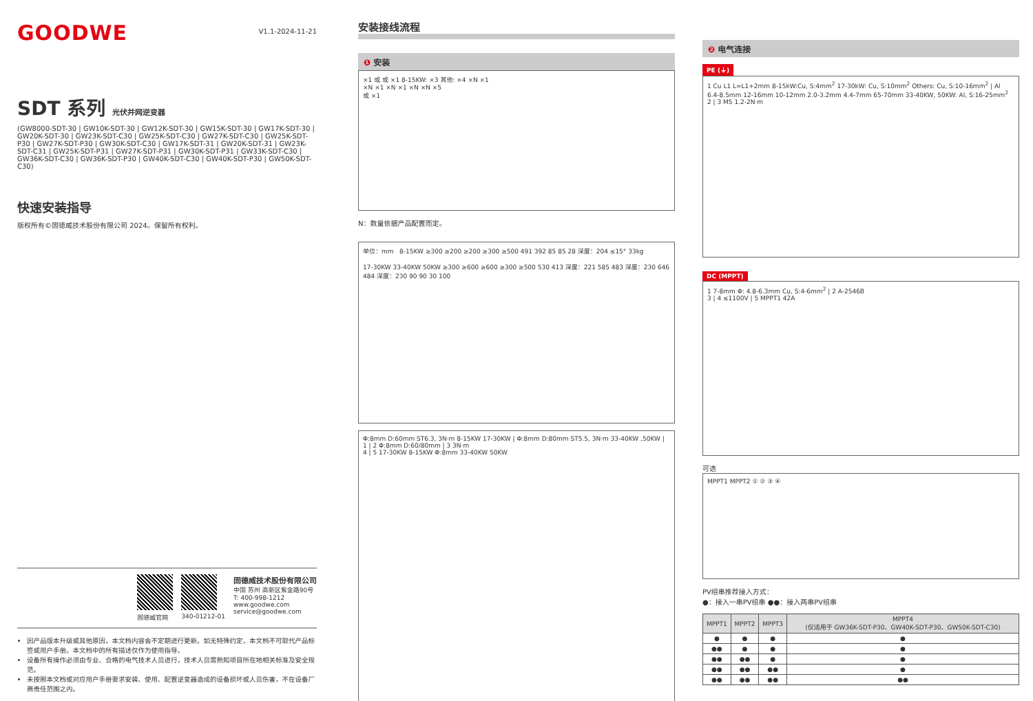GOODWE V1.1-2024-11-21
SDT 系列 光伏并网逆变器
(GW8000-SDT-30 | GW10K-SDT-30 | GW12K-SDT-30 | GW15K-SDT-30 | GW17K-SDT-30 | GW20K-SDT-30 | GW23K-SDT-C30 | GW25K-SDT-C30 | GW27K-SDT-C30 | GW25K-SDT-P30 | GW27K-SDT-P30 | GW30K-SDT-C30 | GW17K-SDT-31 | GW20K-SDT-31 | GW23K-SDT-C31 | GW25K-SDT-P31 | GW27K-SDT-P31 | GW30K-SDT-P31 | GW33K-SDT-C30 | GW36K-SDT-C30 | GW36K-SDT-P30 | GW40K-SDT-C30 | GW40K-SDT-P30 | GW50K-SDT-C30)
快速安装指导
版权所有©固德威技术股份有限公司 2024。保留所有权利。
固德威官网 340-01212-01
固德威技术股份有限公司
中国 苏州 高新区紫金路90号
T: 400-998-1212
www.goodwe.com
service@goodwe.com
因产品版本升级或其他原因，本文档内容会不定期进行更新。如无特殊约定，本文档不可取代产品标签或用户手册。本文档中的所有描述仅作为使用指导。
设备所有操作必须由专业、合格的电气技术人员进行，技术人员需熟知项目所在地相关标准及安全规范。
未按照本文档或对应用户手册要求安装、使用、配置逆变器造成的设备损坏或人员伤害，不在设备厂商责任范围之内。
安装接线流程
❶ 安装
×1 或 或 ×1 8-15KW: ×3 其他: ×4 ×N ×1
×N ×1 ×N ×1 ×N ×N ×5
或 ×1
N：数量依据产品配置而定。
单位：mm 8-15KW ≥300 ≥200 ≥200 ≥300 ≥500 491 392 85 85 28 深度：204 ≤15° 33kg
17-30KW 33-40KW 50KW ≥300 ≥600 ≥600 ≥300 ≥500 530 413 深度：221 585 483 深度：230 646 484 深度：230 90 90 30 100
Φ:8mm D:60mm ST6.3, 3N·m 8-15KW 17-30KW | Φ:8mm D:80mm ST5.5, 3N·m 33-40KW ,50KW | 1 | 2 Φ:8mm D:60/80mm | 3 3N·m
4 | 5 17-30KW 8-15KW Φ:8mm 33-40KW 50KW
❷ 电气连接
PE (⏚)
1 Cu L1 L=L1+2mm 8-15kW:Cu, S:4mm<sup>2</sup> 17-30kW: Cu, S:10mm<sup>2</sup> Others: Cu, S:10-16mm<sup>2</sup> | Al 6.4-8.5mm 12-16mm 10-12mm 2.0-3.2mm 4.4-7mm 65-70mm 33-40KW, 50KW: Al, S:16-25mm<sup>2</sup>
2 | 3 M5 1.2-2N·m
DC (MPPT)
1 7-8mm Φ: 4.8-6.3mm Cu, S:4-6mm<sup>2</sup> | 2 A-2546B
3 | 4 ≤1100V | 5 MPPT1 42A
可选
MPPT1 MPPT2 ① ② ③ ④
PV组串推荐接入方式：
●：接入一串PV组串 ●●：接入两串PV组串
| MPPT1 | MPPT2 | MPPT3 | MPPT4 (仅适用于 GW36K-SDT-P30、GW40K-SDT-P30、GW50K-SDT-C30) |
| --- | --- | --- | --- |
| ● | ● | ● | ● |
| ●● | ● | ● | ● |
| ●● | ●● | ● | ● |
| ●● | ●● | ●● | ● |
| ●● | ●● | ●● | ●● |